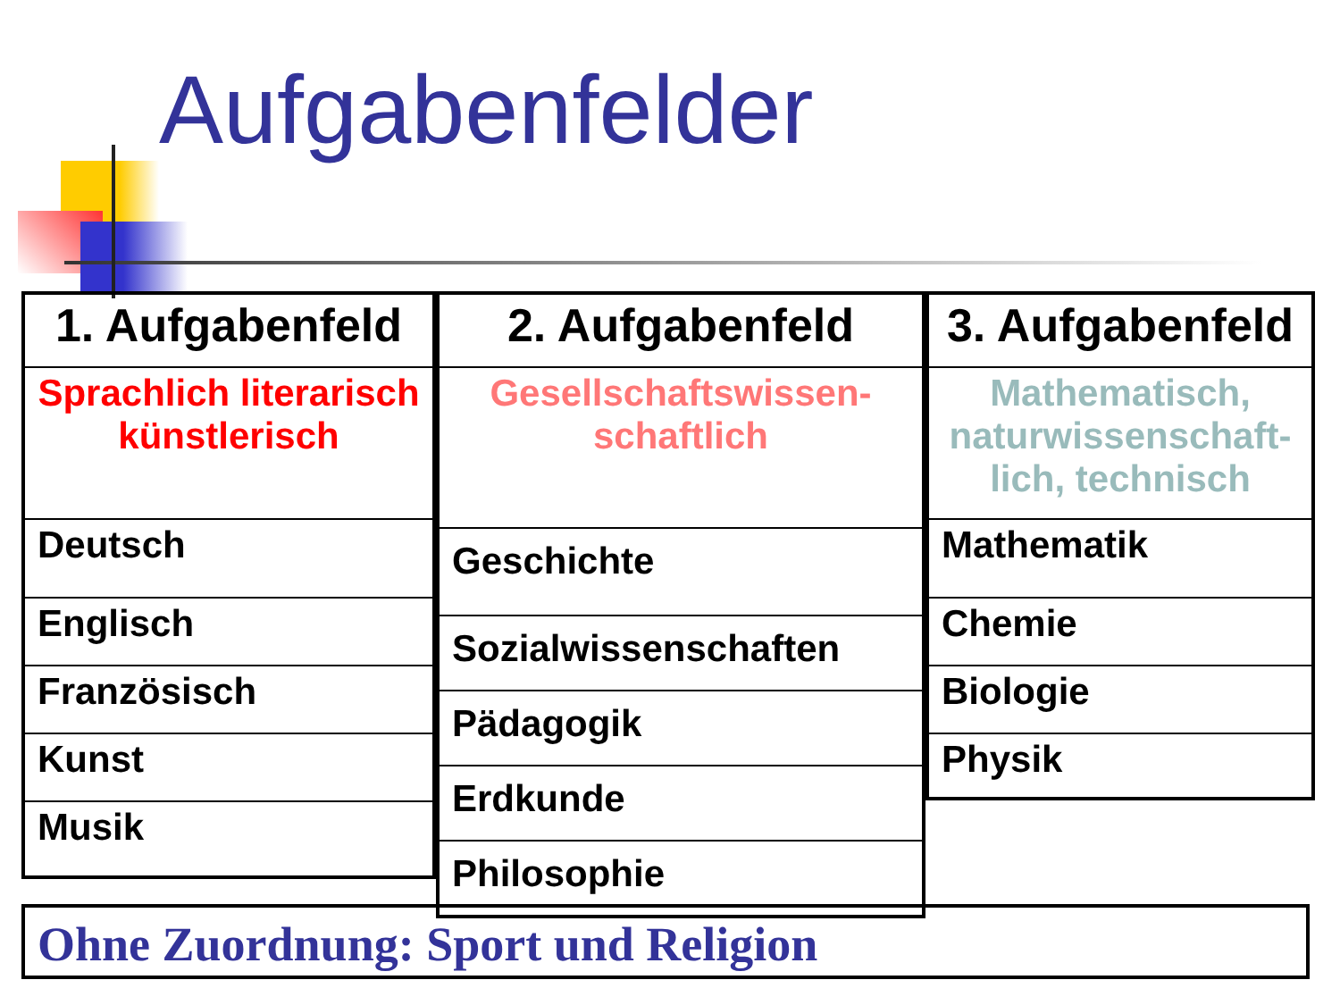Aufgabenfelder
| 1. Aufgabenfeld |
| --- |
| Sprachlich literarisch künstlerisch |
| Deutsch |
| Englisch |
| Französisch |
| Kunst |
| Musik |
| 2. Aufgabenfeld |
| --- |
| Gesellschaftswissen- schaftlich |
| Geschichte |
| Sozialwissenschaften |
| Pädagogik |
| Erdkunde |
| Philosophie |
| 3. Aufgabenfeld |
| --- |
| Mathematisch, naturwissenschaft-lich, technisch |
| Mathematik |
| Chemie |
| Biologie |
| Physik |
Ohne Zuordnung: Sport und Religion